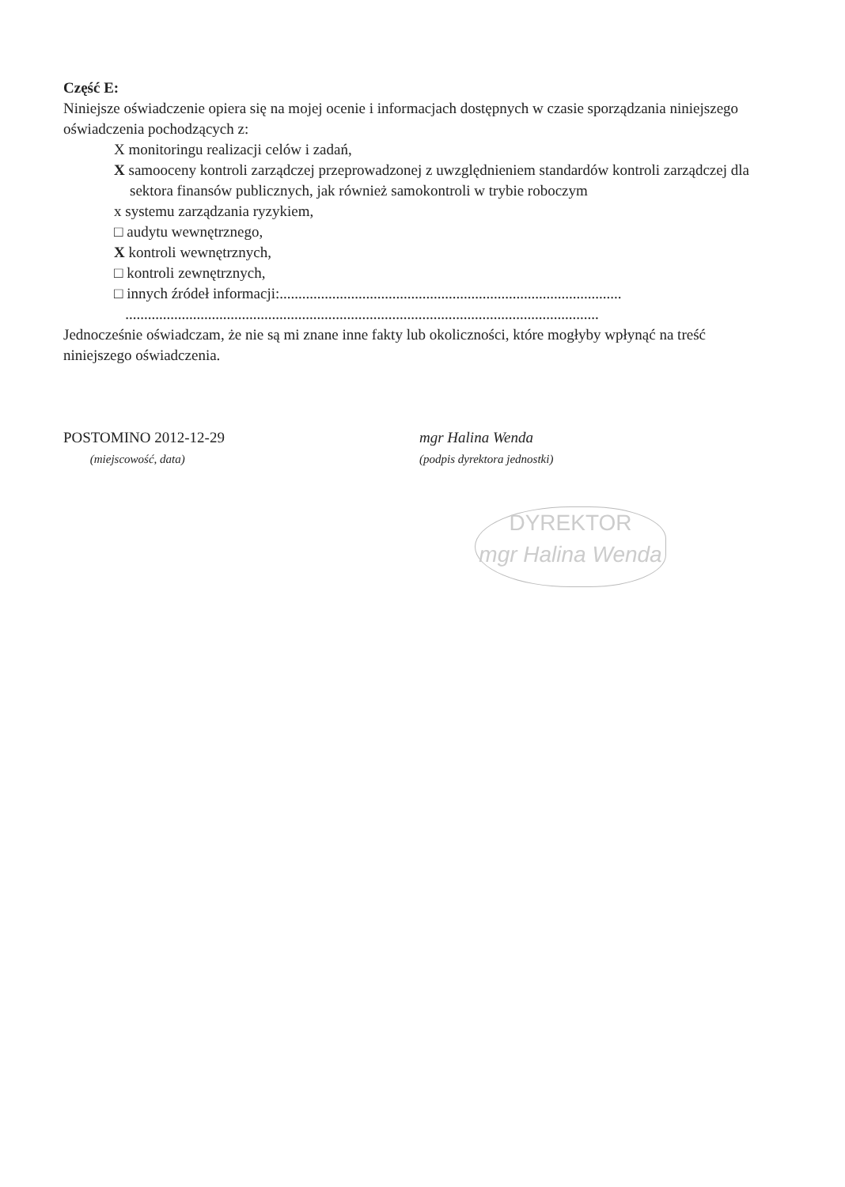Część E:
Niniejsze oświadczenie opiera się na mojej ocenie i informacjach dostępnych w czasie sporządzania niniejszego oświadczenia pochodzących z:
X monitoringu realizacji celów i zadań,
X samooceny kontroli zarządczej przeprowadzonej z uwzględnieniem standardów kontroli zarządczej dla sektora finansów publicznych, jak również samokontroli w trybie roboczym
x systemu zarządzania ryzykiem,
□ audytu wewnętrznego,
X kontroli wewnętrznych,
□ kontroli zewnętrznych,
□ innych źródeł informacji:...........................................................................................
..............................................................................................................................
Jednocześnie oświadczam, że nie są mi znane inne fakty lub okoliczności, które mogłyby wpłynąć na treść niniejszego oświadczenia.
POSTOMINO 2012-12-29
(miejscowość, data)
mgr Halina Wenda
(podpis dyrektora jednostki)
DYREKTOR
mgr Halina Wenda